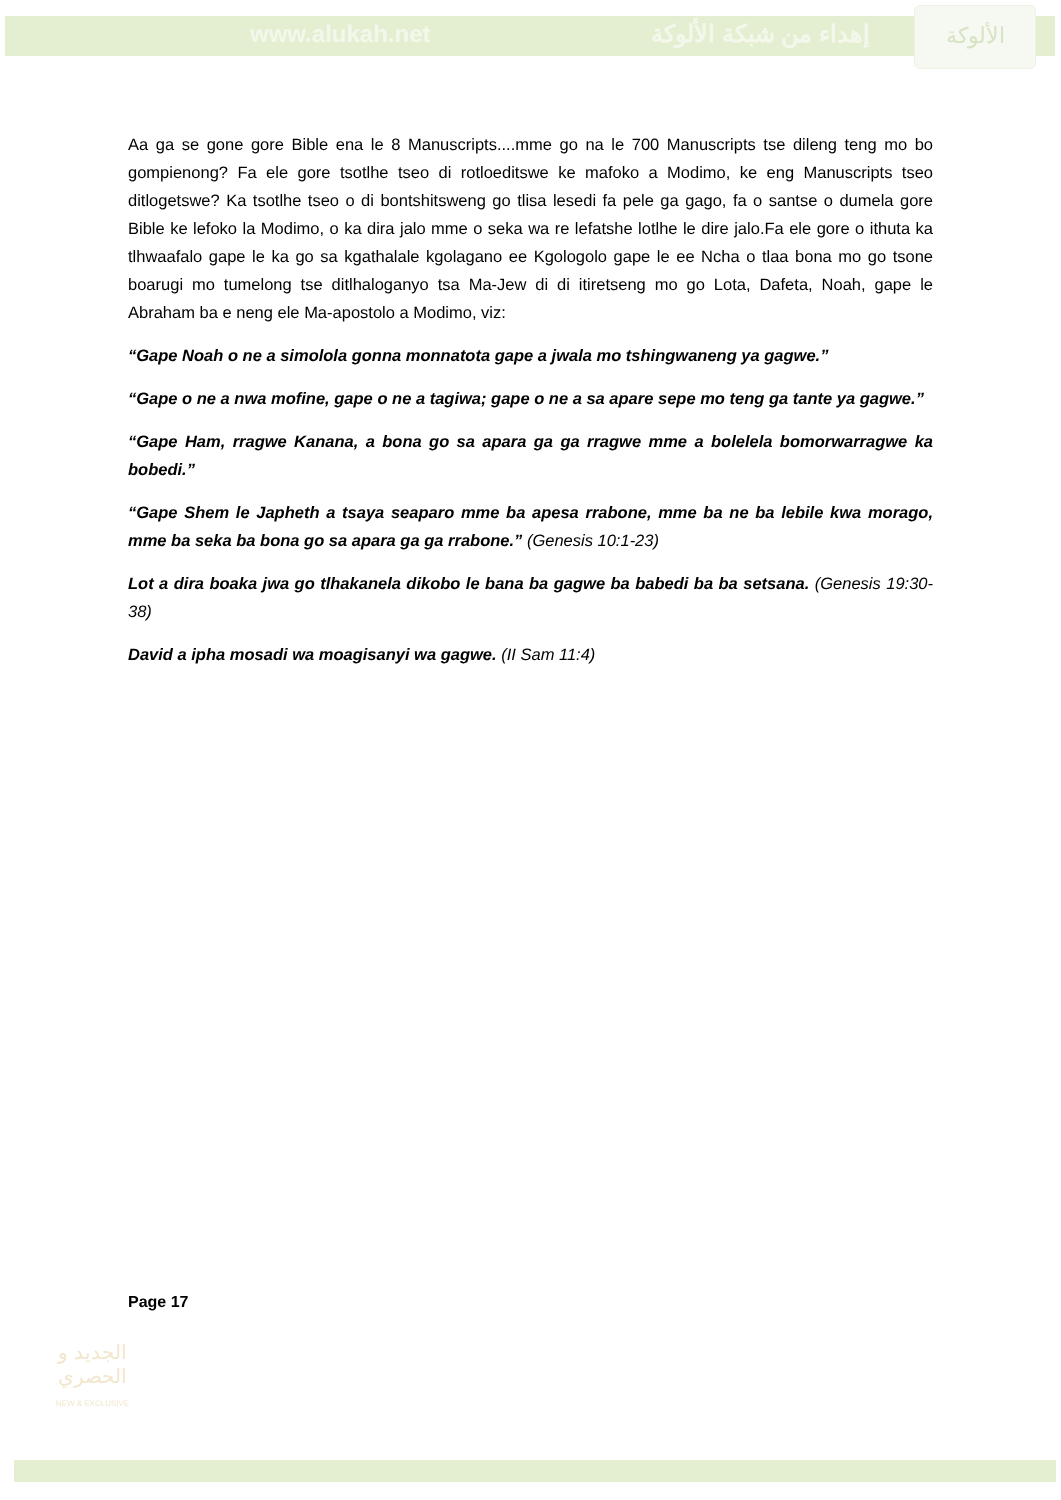www.alukah.net إهداء من شبكة الألوكة
الألوكة
Aa ga se gone gore Bible ena le 8 Manuscripts....mme go na le 700 Manuscripts tse dileng teng mo bo gompienong? Fa ele gore tsotlhe tseo di rotloeditswe ke mafoko a Modimo, ke eng Manuscripts tseo ditlogetswe? Ka tsotlhe tseo o di bontshitsweng go tlisa lesedi fa pele ga gago, fa o santse o dumela gore Bible ke lefoko la Modimo, o ka dira jalo mme o seka wa re lefatshe lotlhe le dire jalo.Fa ele gore o ithuta ka tlhwaafalo gape le ka go sa kgathalale kgolagano ee Kgologolo gape le ee Ncha o tlaa bona mo go tsone boarugi mo tumelong tse ditlhaloganyo tsa Ma-Jew di di itiretseng mo go Lota, Dafeta, Noah, gape le Abraham ba e neng ele Ma-apostolo a Modimo, viz:
“Gape Noah o ne a simolola gonna monnatota gape a jwala mo tshingwaneng ya gagwe.”
“Gape o ne a nwa mofine, gape o ne a tagiwa; gape o ne a sa apare sepe mo teng ga tante ya gagwe.”
“Gape Ham, rragwe Kanana, a bona go sa apara ga ga rragwe mme a bolelela bomorwarragwe ka bobedi.”
“Gape Shem le Japheth a tsaya seaparo mme ba apesa rrabone, mme ba ne ba lebile kwa morago, mme ba seka ba bona go sa apara ga ga rrabone.” (Genesis 10:1-23)
Lot a dira boaka jwa go tlhakanela dikobo le bana ba gagwe ba babedi ba ba setsana. (Genesis 19:30-38)
David a ipha mosadi wa moagisanyi wa gagwe. (II Sam 11:4)
Page 17
الجديد و الحصري
NEW & EXCLUSIVE